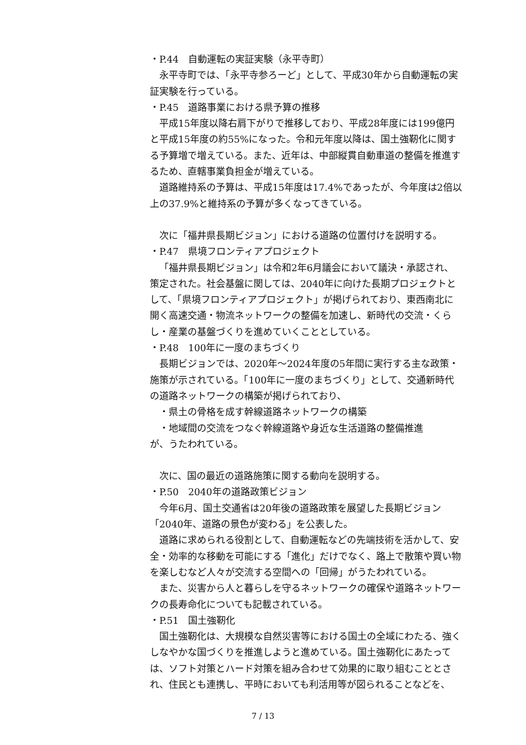・P.44　自動運転の実証実験（永平寺町）
永平寺町では、「永平寺参ろーど」として、平成30年から自動運転の実証実験を行っている。
・P.45　道路事業における県予算の推移
平成15年度以降右肩下がりで推移しており、平成28年度には199億円と平成15年度の約55%になった。令和元年度以降は、国土強靭化に関する予算増で増えている。また、近年は、中部縦貫自動車道の整備を推進するため、直轄事業負担金が増えている。
道路維持系の予算は、平成15年度は17.4%であったが、今年度は2倍以上の37.9%と維持系の予算が多くなってきている。
次に「福井県長期ビジョン」における道路の位置付けを説明する。
・P.47　県境フロンティアプロジェクト
「福井県長期ビジョン」は令和2年6月議会において議決・承認され、策定された。社会基盤に関しては、2040年に向けた長期プロジェクトとして、「県境フロンティアプロジェクト」が掲げられており、東西南北に開く高速交通・物流ネットワークの整備を加速し、新時代の交流・くらし・産業の基盤づくりを進めていくこととしている。
・P.48　100年に一度のまちづくり
長期ビジョンでは、2020年～2024年度の5年間に実行する主な政策・施策が示されている。「100年に一度のまちづくり」として、交通新時代の道路ネットワークの構築が掲げられており、
・県土の骨格を成す幹線道路ネットワークの構築
・地域間の交流をつなぐ幹線道路や身近な生活道路の整備推進
が、うたわれている。
次に、国の最近の道路施策に関する動向を説明する。
・P.50　2040年の道路政策ビジョン
今年6月、国土交通省は20年後の道路政策を展望した長期ビジョン「2040年、道路の景色が変わる」を公表した。
道路に求められる役割として、自動運転などの先端技術を活かして、安全・効率的な移動を可能にする「進化」だけでなく、路上で散策や買い物を楽しむなど人々が交流する空間への「回帰」がうたわれている。
また、災害から人と暮らしを守るネットワークの確保や道路ネットワークの長寿命化についても記載されている。
・P.51　国土強靭化
国土強靭化は、大規模な自然災害等における国土の全域にわたる、強くしなやかな国づくりを推進しようと進めている。国土強靭化にあたっては、ソフト対策とハード対策を組み合わせて効果的に取り組むこととされ、住民とも連携し、平時においても利活用等が図られることなどを、
7 / 13